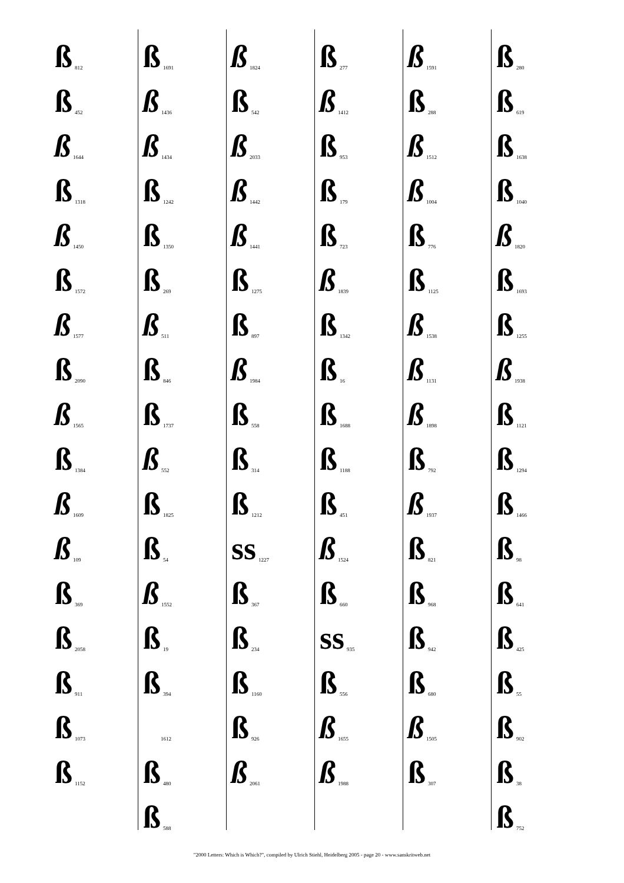ß 812
ß 452
ß 1644
ß 1318
ß 1450
ß 1572
ß 1577
ß 2090
ß 1565
ß 1384
ß 1609
ß 109
ß 369
ß 2058
ß 911
ß 1073
ß 1152
ß 1691
ß 1436
ß 1434
ß 1242
ß 1350
ß 269
ß 511
ß 846
ß 1737
ß 552
ß 1825
ß 54
ß 1552
ß 19
ß 394
1612
ß 480
ß 588
ß 1824
ß 542
ß 2033
ß 1442
ß 1441
ß 1275
ß 897
ß 1984
ß 558
ß 314
ß 1212
ss 1227
ß 367
ß 234
ß 1160
ß 926
ß 2061
ß 277
ß 1412
ß 953
ß 179
ß 723
ß 1839
ß 1342
ß 16
ß 1688
ß 1188
ß 451
ß 1524
ß 660
ss 935
ß 556
ß 1655
ß 1988
ß 1591
ß 288
ß 1512
ß 1004
ß 776
ß 1125
ß 1538
ß 1131
ß 1898
ß 792
ß 1937
ß 821
ß 968
ß 942
ß 680
ß 1505
ß 307
ß 280
ß 619
ß 1638
ß 1040
ß 1820
ß 1693
ß 1255
ß 1938
ß 1121
ß 1294
ß 1466
ß 98
ß 641
ß 425
ß 55
ß 902
ß 38
ß 752
"2000 Letters: Which is Which?", compiled by Ulrich Stiehl, Heidelberg 2005 - page 20 - www.sanskritweb.net